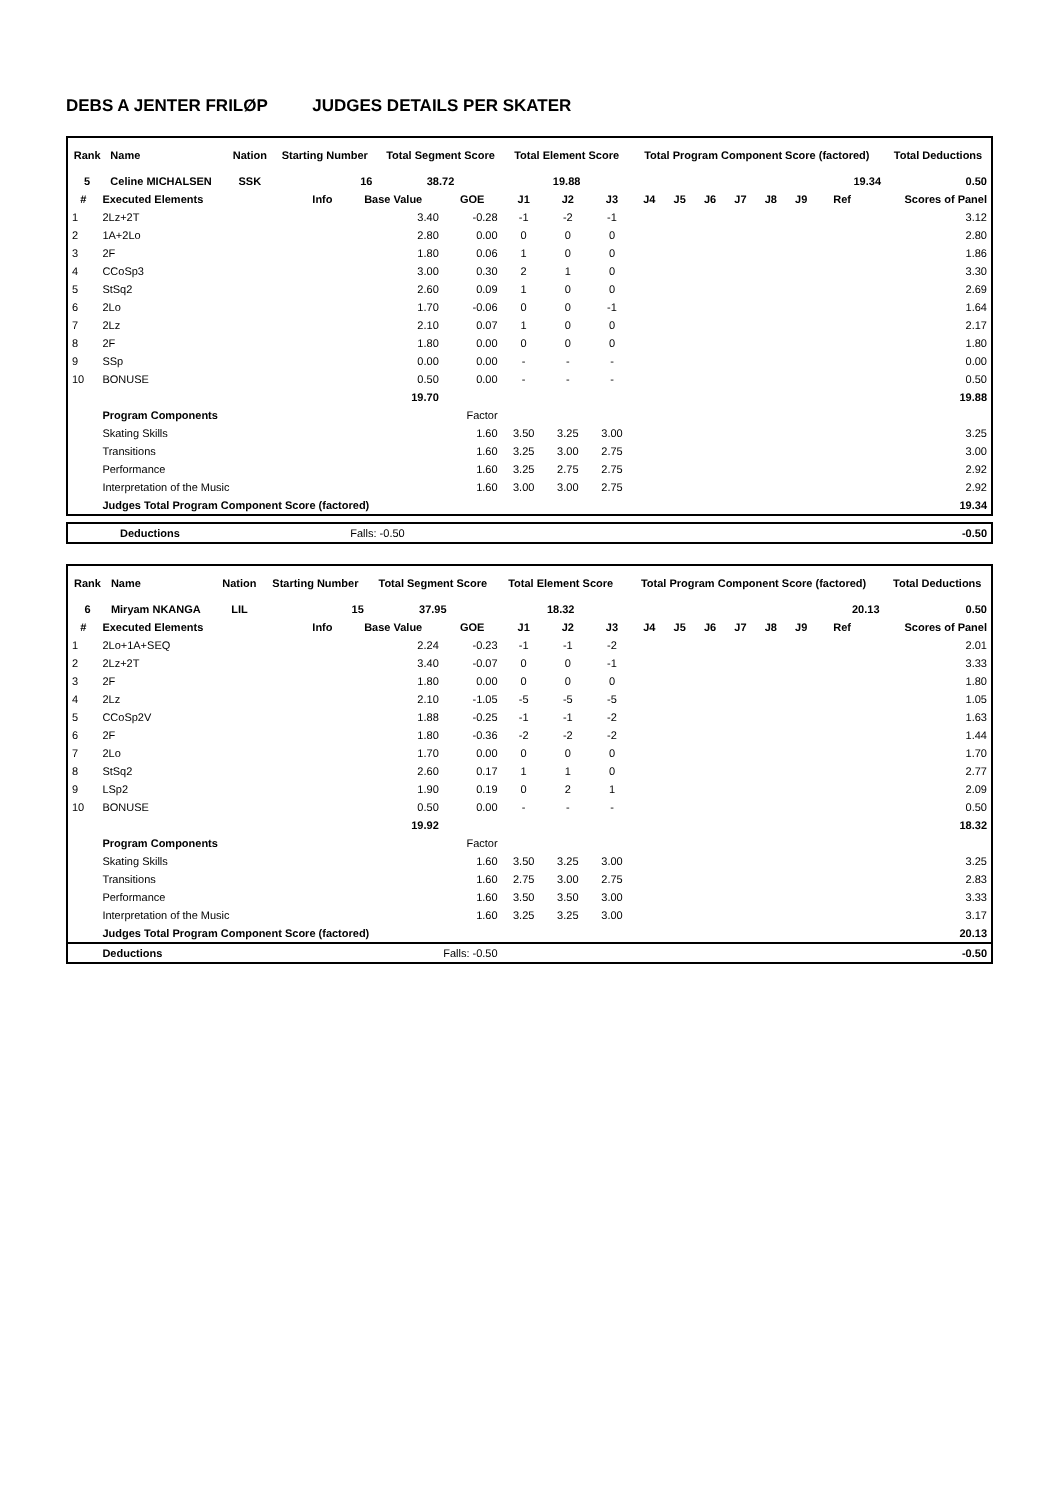DEBS A JENTER FRILØP JUDGES DETAILS PER SKATER
| Rank | Name | Nation | Starting Number | Total Segment Score | Total Element Score | Total Program Component Score (factored) | Total Deductions |
| --- | --- | --- | --- | --- | --- | --- | --- |
| 5 | Celine MICHALSEN | SSK | 16 | 38.72 | 19.88 | 19.34 | 0.50 |
| # | Executed Elements | Info | Base Value | GOE | J1 | J2 | J3 | J4 | J5 | J6 | J7 | J8 | J9 | Ref | Scores of Panel |
| --- | --- | --- | --- | --- | --- | --- | --- | --- | --- | --- | --- | --- | --- | --- | --- |
| 1 | 2Lz+2T | | 3.40 | -0.28 | -1 | -2 | -1 | | | | | | | | 3.12 |
| 2 | 1A+2Lo | | 2.80 | 0.00 | 0 | 0 | 0 | | | | | | | | 2.80 |
| 3 | 2F | | 1.80 | 0.06 | 1 | 0 | 0 | | | | | | | | 1.86 |
| 4 | CCoSp3 | | 3.00 | 0.30 | 2 | 1 | 0 | | | | | | | | 3.30 |
| 5 | StSq2 | | 2.60 | 0.09 | 1 | 0 | 0 | | | | | | | | 2.69 |
| 6 | 2Lo | | 1.70 | -0.06 | 0 | 0 | -1 | | | | | | | | 1.64 |
| 7 | 2Lz | | 2.10 | 0.07 | 1 | 0 | 0 | | | | | | | | 2.17 |
| 8 | 2F | | 1.80 | 0.00 | 0 | 0 | 0 | | | | | | | | 1.80 |
| 9 | SSp | | 0.00 | 0.00 | - | - | - | | | | | | | | 0.00 |
| 10 | BONUSE | | 0.50 | 0.00 | - | - | - | | | | | | | | 0.50 |
| | | | 19.70 | | | | | | | | | | | | 19.88 |
| | Program Components | | | Factor | | | | | | | | | | | |
| | Skating Skills | | | 1.60 | 3.50 | 3.25 | 3.00 | | | | | | | | 3.25 |
| | Transitions | | | 1.60 | 3.25 | 3.00 | 2.75 | | | | | | | | 3.00 |
| | Performance | | | 1.60 | 3.25 | 2.75 | 2.75 | | | | | | | | 2.92 |
| | Interpretation of the Music | | | 1.60 | 3.00 | 3.00 | 2.75 | | | | | | | | 2.92 |
| | Judges Total Program Component Score (factored) | | | | | | | | | | | | | | 19.34 |
| | Deductions | Falls: -0.50 | | -0.50 |
| Rank | Name | Nation | Starting Number | Total Segment Score | Total Element Score | Total Program Component Score (factored) | Total Deductions |
| --- | --- | --- | --- | --- | --- | --- | --- |
| 6 | Miryam NKANGA | LIL | 15 | 37.95 | 18.32 | 20.13 | 0.50 |
| # | Executed Elements | Info | Base Value | GOE | J1 | J2 | J3 | J4 | J5 | J6 | J7 | J8 | J9 | Ref | Scores of Panel |
| --- | --- | --- | --- | --- | --- | --- | --- | --- | --- | --- | --- | --- | --- | --- | --- |
| 1 | 2Lo+1A+SEQ | | 2.24 | -0.23 | -1 | -1 | -2 | | | | | | | | 2.01 |
| 2 | 2Lz+2T | | 3.40 | -0.07 | 0 | 0 | -1 | | | | | | | | 3.33 |
| 3 | 2F | | 1.80 | 0.00 | 0 | 0 | 0 | | | | | | | | 1.80 |
| 4 | 2Lz | | 2.10 | -1.05 | -5 | -5 | -5 | | | | | | | | 1.05 |
| 5 | CCoSp2V | | 1.88 | -0.25 | -1 | -1 | -2 | | | | | | | | 1.63 |
| 6 | 2F | | 1.80 | -0.36 | -2 | -2 | -2 | | | | | | | | 1.44 |
| 7 | 2Lo | | 1.70 | 0.00 | 0 | 0 | 0 | | | | | | | | 1.70 |
| 8 | StSq2 | | 2.60 | 0.17 | 1 | 1 | 0 | | | | | | | | 2.77 |
| 9 | LSp2 | | 1.90 | 0.19 | 0 | 2 | 1 | | | | | | | | 2.09 |
| 10 | BONUSE | | 0.50 | 0.00 | - | - | - | | | | | | | | 0.50 |
| | | | 19.92 | | | | | | | | | | | | 18.32 |
| | Program Components | | | Factor | | | | | | | | | | | |
| | Skating Skills | | | 1.60 | 3.50 | 3.25 | 3.00 | | | | | | | | 3.25 |
| | Transitions | | | 1.60 | 2.75 | 3.00 | 2.75 | | | | | | | | 2.83 |
| | Performance | | | 1.60 | 3.50 | 3.50 | 3.00 | | | | | | | | 3.33 |
| | Interpretation of the Music | | | 1.60 | 3.25 | 3.25 | 3.00 | | | | | | | | 3.17 |
| | Judges Total Program Component Score (factored) | | | | | | | | | | | | | | 20.13 |
| | Deductions | Falls: -0.50 | | | | | | | | | | | | | -0.50 |